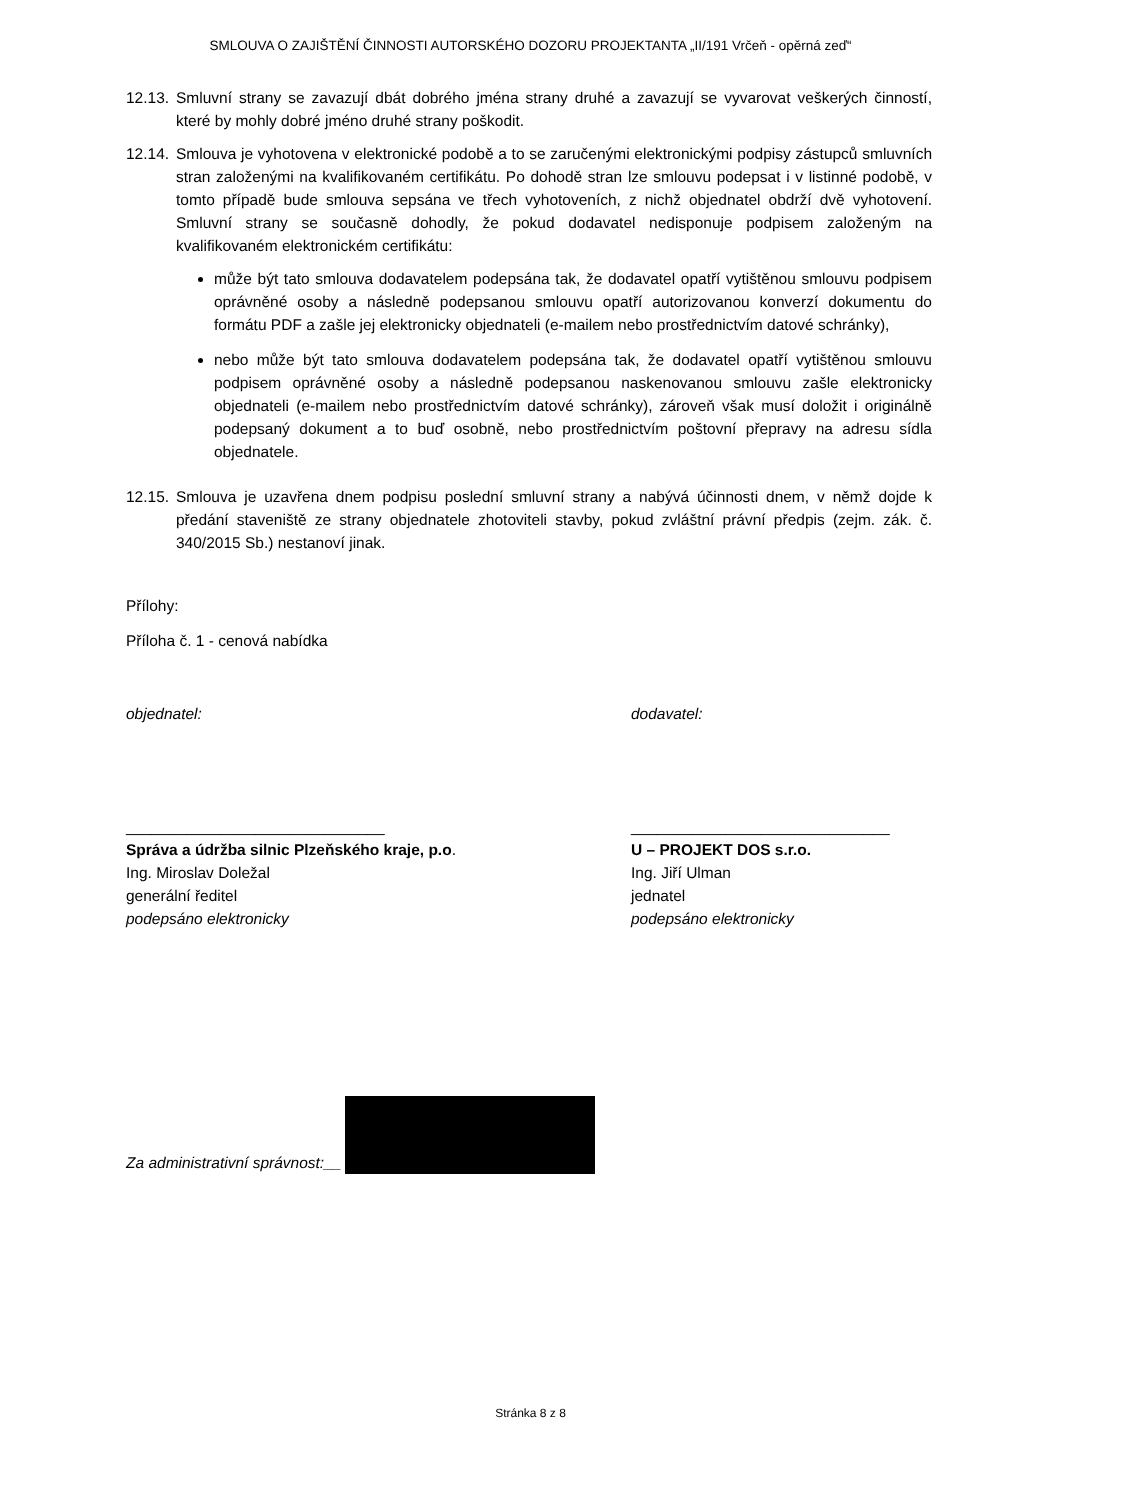SMLOUVA O ZAJIŠTĚNÍ ČINNOSTI AUTORSKÉHO DOZORU PROJEKTANTA „II/191 Vrčeň - opěrná zeď“
12.13.
Smluvní strany se zavazují dbát dobrého jména strany druhé a zavazují se vyvarovat veškerých činností, které by mohly dobré jméno druhé strany poškodit.
12.14.
Smlouva je vyhotovena v elektronické podobě a to se zaručenými elektronickými podpisy zástupců smluvních stran založenými na kvalifikovaném certifikátu. Po dohodě stran lze smlouvu podepsat i v listinné podobě, v tomto případě bude smlouva sepsána ve třech vyhotoveních, z nichž objednatel obdrží dvě vyhotovení. Smluvní strany se současně dohodly, že pokud dodavatel nedisponuje podpisem založeným na kvalifikovaném elektronickém certifikátu:
může být tato smlouva dodavatelem podepsána tak, že dodavatel opatří vytištěnou smlouvu podpisem oprávněné osoby a následně podepsanou smlouvu opatří autorizovanou konverzí dokumentu do formátu PDF a zašle jej elektronicky objednateli (e-mailem nebo prostřednictvím datové schránky),
nebo může být tato smlouva dodavatelem podepsána tak, že dodavatel opatří vytištěnou smlouvu podpisem oprávněné osoby a následně podepsanou naskenovanou smlouvu zašle elektronicky objednateli (e-mailem nebo prostřednictvím datové schránky), zároveň však musí doložit i originálně podepsaný dokument a to buď osobně, nebo prostřednictvím poštovní přepravy na adresu sídla objednatele.
12.15.
Smlouva je uzavřena dnem podpisu poslední smluvní strany a nabývá účinnosti dnem, v němž dojde k předání staveniště ze strany objednatele zhotoviteli stavby, pokud zvláštní právní předpis (zejm. zák. č. 340/2015 Sb.) nestanoví jinak.
Přílohy:
Příloha č. 1 - cenová nabídka
objednatel:
______________________________
Správa a údržba silnic Plzeňského kraje, p.o.
Ing. Miroslav Doležal
generální ředitel
podepsáno elektronicky
dodavatel:
______________________________
U – PROJEKT DOS s.r.o.
Ing. Jiří Ulman
jednatel
podepsáno elektronicky
Za administrativní správnost:__
Stránka 8 z 8